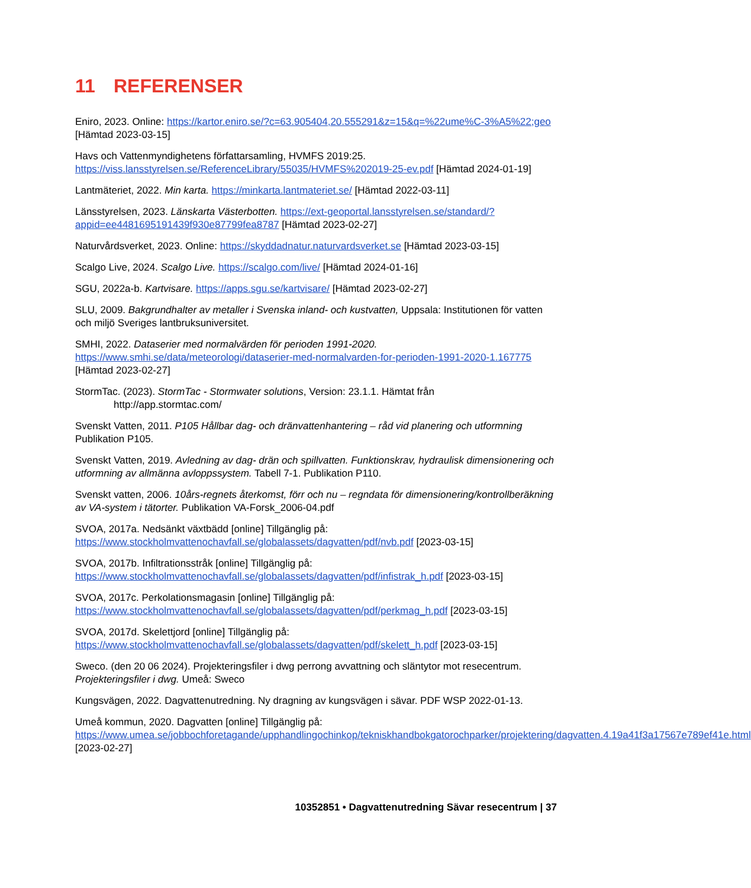11 REFERENSER
Eniro, 2023. Online: https://kartor.eniro.se/?c=63.905404,20.555291&z=15&q=%22ume%C-3%A5%22;geo [Hämtad 2023-03-15]
Havs och Vattenmyndighetens författarsamling, HVMFS 2019:25.
https://viss.lansstyrelsen.se/ReferenceLibrary/55035/HVMFS%202019-25-ev.pdf [Hämtad 2024-01-19]
Lantmäteriet, 2022. Min karta. https://minkarta.lantmateriet.se/ [Hämtad 2022-03-11]
Länsstyrelsen, 2023. Länskarta Västerbotten. https://ext-geoportal.lansstyrelsen.se/standard/?appid=ee4481695191439f930e87799fea8787 [Hämtad 2023-02-27]
Naturvårdsverket, 2023. Online: https://skyddadnatur.naturvardsverket.se [Hämtad 2023-03-15]
Scalgo Live, 2024. Scalgo Live. https://scalgo.com/live/ [Hämtad 2024-01-16]
SGU, 2022a-b. Kartvisare. https://apps.sgu.se/kartvisare/ [Hämtad 2023-02-27]
SLU, 2009. Bakgrundhalter av metaller i Svenska inland- och kustvatten, Uppsala: Institutionen för vatten och miljö Sveriges lantbruksuniversitet.
SMHI, 2022. Dataserier med normalvärden för perioden 1991-2020.
https://www.smhi.se/data/meteorologi/dataserier-med-normalvarden-for-perioden-1991-2020-1.167775 [Hämtad 2023-02-27]
StormTac. (2023). StormTac - Stormwater solutions, Version: 23.1.1. Hämtat från
http://app.stormtac.com/
Svenskt Vatten, 2011. P105 Hållbar dag- och dränvattenhantering – råd vid planering och utformning Publikation P105.
Svenskt Vatten, 2019. Avledning av dag- drän och spillvatten. Funktionskrav, hydraulisk dimensionering och utformning av allmänna avloppssystem. Tabell 7-1. Publikation P110.
Svenskt vatten, 2006. 10års-regnets återkomst, förr och nu – regndata för dimensionering/kontrollberäkning av VA-system i tätorter. Publikation VA-Forsk_2006-04.pdf
SVOA, 2017a. Nedsänkt växtbädd [online] Tillgänglig på:
https://www.stockholmvattenochavfall.se/globalassets/dagvatten/pdf/nvb.pdf [2023-03-15]
SVOA, 2017b. Infiltrationsstråk [online] Tillgänglig på:
https://www.stockholmvattenochavfall.se/globalassets/dagvatten/pdf/infistrak_h.pdf [2023-03-15]
SVOA, 2017c. Perkolationsmagasin [online] Tillgänglig på:
https://www.stockholmvattenochavfall.se/globalassets/dagvatten/pdf/perkmag_h.pdf [2023-03-15]
SVOA, 2017d. Skelettjord [online] Tillgänglig på:
https://www.stockholmvattenochavfall.se/globalassets/dagvatten/pdf/skelett_h.pdf [2023-03-15]
Sweco. (den 20 06 2024). Projekteringsfiler i dwg perrong avvattning och släntytor mot resecentrum. Projekteringsfiler i dwg. Umeå: Sweco
Kungsvägen, 2022. Dagvattenutredning. Ny dragning av kungsvägen i sävar. PDF WSP 2022-01-13.
Umeå kommun, 2020. Dagvatten [online] Tillgänglig på:
https://www.umea.se/jobbochforetagande/upphandlingochinkop/tekniskhandbokgatorochparker/projektering/dagvatten.4.19a41f3a17567e789ef41e.html [2023-02-27]
10352851 • Dagvattenutredning Sävar resecentrum | 37